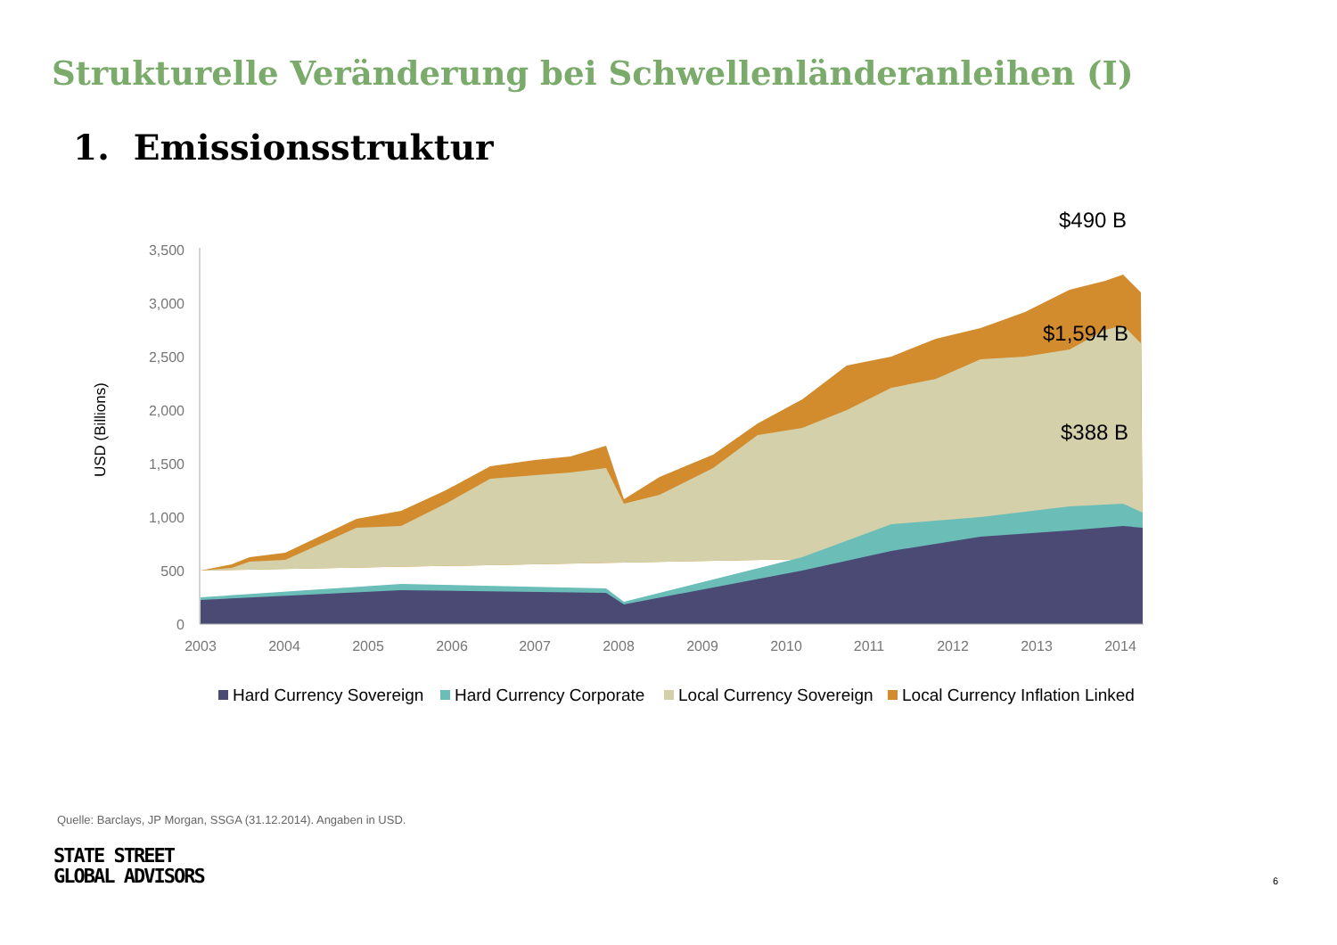Strukturelle Veränderung bei Schwellenländeranleihen (I)
1. Emissionsstruktur
$490 B
3,500
3,000
2,500
2,000
1,500
1,000
500
0
USD (Billions)
2003
2004
2005
2006
2007
2008
2009
2010
2011
2012
2013
2014
$1,594 B
$388 B
Hard Currency Sovereign
Hard Currency Corporate
Local Currency Sovereign
Local Currency Inflation Linked
Quelle: Barclays, JP Morgan, SSGA (31.12.2014). Angaben in USD.
STATE STREET
GLOBAL ADVISORS
6